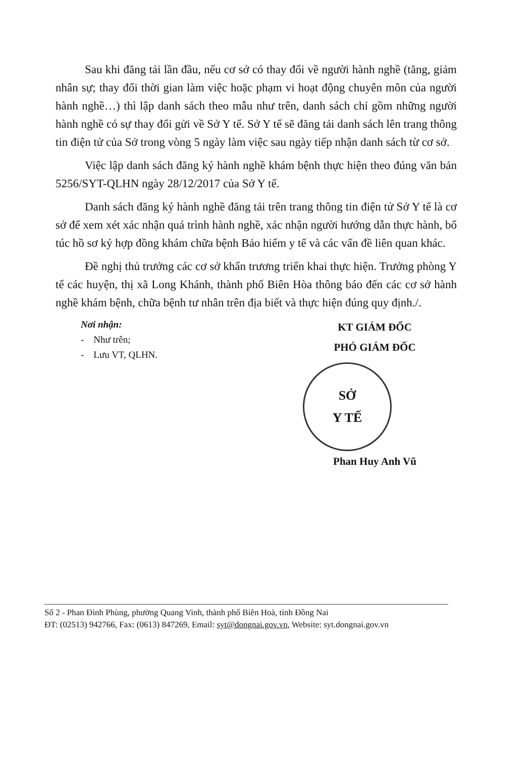Sau khi đăng tải lần đầu, nếu cơ sở có thay đổi về người hành nghề (tăng, giảm nhân sự; thay đổi thời gian làm việc hoặc phạm vi hoạt động chuyên môn của người hành nghề…) thì lập danh sách theo mẫu như trên, danh sách chỉ gồm những người hành nghề có sự thay đổi gửi về Sở Y tế. Sở Y tế sẽ đăng tải danh sách lên trang thông tin điện tử của Sở trong vòng 5 ngày làm việc sau ngày tiếp nhận danh sách từ cơ sở.
Việc lập danh sách đăng ký hành nghề khám bệnh thực hiện theo đúng văn bản 5256/SYT-QLHN ngày 28/12/2017 của Sở Y tế.
Danh sách đăng ký hành nghề đăng tải trên trang thông tin điện tử Sở Y tế là cơ sở để xem xét xác nhận quá trình hành nghề, xác nhận người hướng dẫn thực hành, bổ túc hồ sơ ký hợp đồng khám chữa bệnh Bảo hiểm y tế và các vấn đề liên quan khác.
Đề nghị thủ trưởng các cơ sở khẩn trương triển khai thực hiện. Trưởng phòng Y tế các huyện, thị xã Long Khánh, thành phố Biên Hòa thông báo đến các cơ sở hành nghề khám bệnh, chữa bệnh tư nhân trên địa biết và thực hiện đúng quy định./.
Nơi nhận:
- Như trên;
- Lưu VT, QLHN.
KT GIÁM ĐỐC
PHÓ GIÁM ĐỐC
SỞ
Y TẾ
Phan Huy Anh Vũ
Số 2 - Phan Đình Phùng, phường Quang Vinh, thành phố Biên Hoà, tỉnh Đồng Nai
ĐT: (02513) 942766, Fax: (0613) 847269, Email: syt@dongnai.gov.vn, Website: syt.dongnai.gov.vn